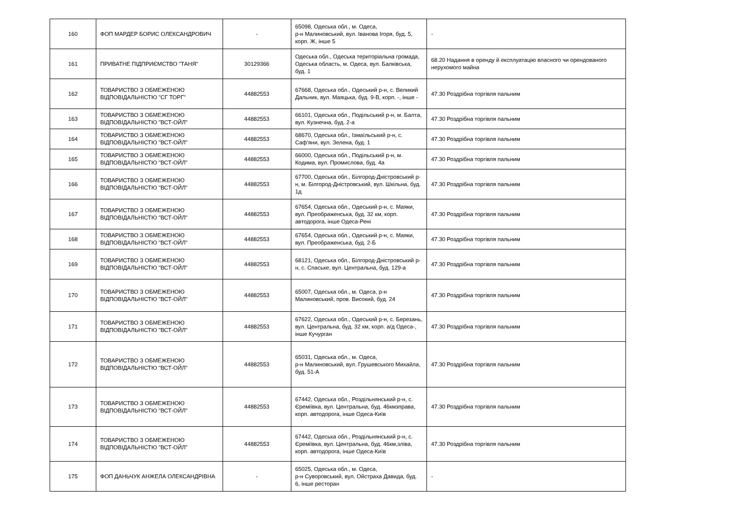| 160 | ФОП МАРДЕР БОРИС ОЛЕКСАНДРОВИЧ | - | 65098, Одеська обл., м. Одеса, р-н Малиновський, вул. Іванова Ігоря, буд. 5, корп. Ж, інше 5 | - |
| 161 | ПРИВАТНЕ ПІДПРИЄМСТВО "ТАНЯ" | 30129366 | Одеська обл., Одеська територіальна громада, Одеська область, м. Одеса, вул. Балківська, буд. 1 | 68.20 Надання в оренду й експлуатацію власного чи орендованого нерухомого майна |
| 162 | ТОВАРИСТВО З ОБМЕЖЕНОЮ ВІДПОВІДАЛЬНІСТЮ "СГ ТОРГ" | 44882553 | 67668, Одеська обл., Одеський р-н, с. Великий Дальник, вул. Маяцька, буд. 9-В, корп. -, інше - | 47.30 Роздрібна торгівля пальним |
| 163 | ТОВАРИСТВО З ОБМЕЖЕНОЮ ВІДПОВІДАЛЬНІСТЮ "ВСТ-ОЙЛ" | 44882553 | 66101, Одеська обл., Подільський р-н, м. Балта, вул. Кузнечна, буд. 2-а | 47.30 Роздрібна торгівля пальним |
| 164 | ТОВАРИСТВО З ОБМЕЖЕНОЮ ВІДПОВІДАЛЬНІСТЮ "ВСТ-ОЙЛ" | 44882553 | 68670, Одеська обл., Ізмаїльський р-н, с. Саф'яни, вул. Зелена, буд. 1 | 47.30 Роздрібна торгівля пальним |
| 165 | ТОВАРИСТВО З ОБМЕЖЕНОЮ ВІДПОВІДАЛЬНІСТЮ "ВСТ-ОЙЛ" | 44882553 | 66000, Одеська обл., Подільський р-н, м. Кодима, вул. Промислова, буд. 4а | 47.30 Роздрібна торгівля пальним |
| 166 | ТОВАРИСТВО З ОБМЕЖЕНОЮ ВІДПОВІДАЛЬНІСТЮ "ВСТ-ОЙЛ" | 44882553 | 67700, Одеська обл., Білгород-Дністровський р-н, м. Білгород-Дністровський, вул. Шкільна, буд. 1д | 47.30 Роздрібна торгівля пальним |
| 167 | ТОВАРИСТВО З ОБМЕЖЕНОЮ ВІДПОВІДАЛЬНІСТЮ "ВСТ-ОЙЛ" | 44882553 | 67654, Одеська обл., Одеський р-н, с. Маяки, вул. Преображенська, буд. 32 км, корп. автодорога, інше Одеса-Рені | 47.30 Роздрібна торгівля пальним |
| 168 | ТОВАРИСТВО З ОБМЕЖЕНОЮ ВІДПОВІДАЛЬНІСТЮ "ВСТ-ОЙЛ" | 44882553 | 67654, Одеська обл., Одеський р-н, с. Маяки, вул. Преображенська, буд. 2-Б | 47.30 Роздрібна торгівля пальним |
| 169 | ТОВАРИСТВО З ОБМЕЖЕНОЮ ВІДПОВІДАЛЬНІСТЮ "ВСТ-ОЙЛ" | 44882553 | 68121, Одеська обл., Білгород-Дністровський р-н, с. Спаське, вул. Центральна, буд. 129-а | 47.30 Роздрібна торгівля пальним |
| 170 | ТОВАРИСТВО З ОБМЕЖЕНОЮ ВІДПОВІДАЛЬНІСТЮ "ВСТ-ОЙЛ" | 44882553 | 65007, Одеська обл., м. Одеса, р-н Малиновський, пров. Високий, буд. 24 | 47.30 Роздрібна торгівля пальним |
| 171 | ТОВАРИСТВО З ОБМЕЖЕНОЮ ВІДПОВІДАЛЬНІСТЮ "ВСТ-ОЙЛ" | 44882553 | 67622, Одеська обл., Одеський р-н, с. Березань, вул. Центральна, буд. 32 км, корп. а/д Одеса-, інше Кучурган | 47.30 Роздрібна торгівля пальним |
| 172 | ТОВАРИСТВО З ОБМЕЖЕНОЮ ВІДПОВІДАЛЬНІСТЮ "ВСТ-ОЙЛ" | 44882553 | 65031, Одеська обл., м. Одеса, р-н Малиновський, вул. Грушевського Михайла, буд. 51-А | 47.30 Роздрібна торгівля пальним |
| 173 | ТОВАРИСТВО З ОБМЕЖЕНОЮ ВІДПОВІДАЛЬНІСТЮ "ВСТ-ОЙЛ" | 44882553 | 67442, Одеська обл., Роздільнянський р-н, с. Єреміївка, вул. Центральна, буд. 46кмзправа, корп. автодорога, інше Одеса-Київ | 47.30 Роздрібна торгівля пальним |
| 174 | ТОВАРИСТВО З ОБМЕЖЕНОЮ ВІДПОВІДАЛЬНІСТЮ "ВСТ-ОЙЛ" | 44882553 | 67442, Одеська обл., Роздільнянський р-н, с. Єреміївка, вул. Центральна, буд. 46км,зліва, корп. автодорога, інше Одеса-Київ | 47.30 Роздрібна торгівля пальним |
| 175 | ФОП ДАНЬЧУК АНЖЕЛА ОЛЕКСАНДРІВНА | - | 65025, Одеська обл., м. Одеса, р-н Суворовський, вул. Ойстраха Давида, буд. 6, інше ресторан | - |